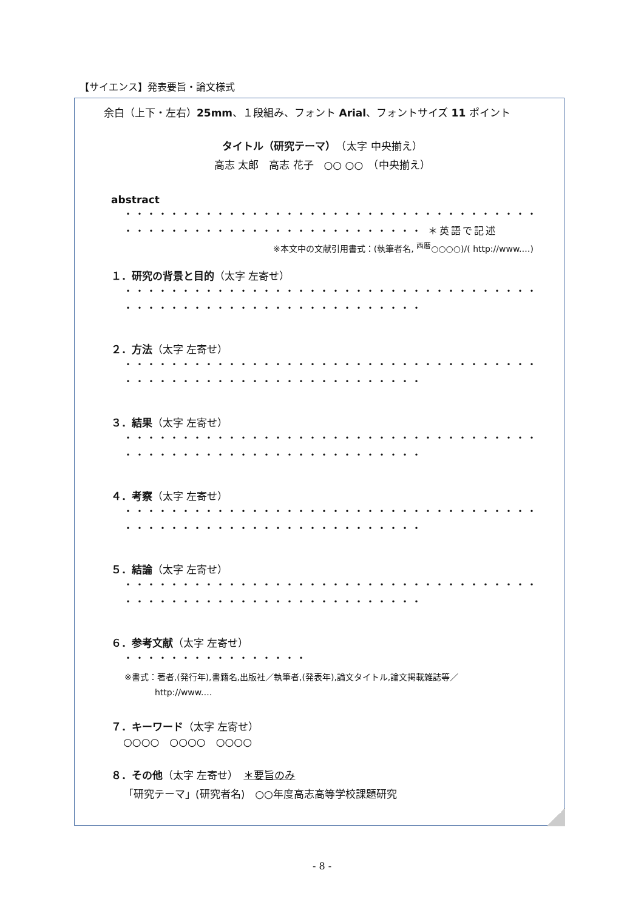【サイエンス】発表要旨・論文様式
余白（上下・左右）25mm、１段組み、フォント Arial、フォントサイズ 11 ポイント
タイトル（研究テーマ）　（太字 中央揃え）
高志 太郎　高志 花子　○○ ○○　（中央揃え）
abstract
・・・・・・・・・・・・・・・・・・・・・・・・・・・・・・・・・・・・
・・・・・・・・・・・・・・・・・・・・・・・・・・ ＊英語で記述
※本文中の文献引用書式：(執筆者名, <sup>西暦</sup>○○○○)/( http://www.…)
１．研究の背景と目的（太字 左寄せ）
・・・・・・・・・・・・・・・・・・・・・・・・・・・・・・・・・・・・
・・・・・・・・・・・・・・・・・・・・・・・・・・
２．方法（太字 左寄せ）
・・・・・・・・・・・・・・・・・・・・・・・・・・・・・・・・・・・・
・・・・・・・・・・・・・・・・・・・・・・・・・・
３．結果（太字 左寄せ）
・・・・・・・・・・・・・・・・・・・・・・・・・・・・・・・・・・・・
・・・・・・・・・・・・・・・・・・・・・・・・・・
４．考察（太字 左寄せ）
・・・・・・・・・・・・・・・・・・・・・・・・・・・・・・・・・・・・
・・・・・・・・・・・・・・・・・・・・・・・・・・
５．結論（太字 左寄せ）
・・・・・・・・・・・・・・・・・・・・・・・・・・・・・・・・・・・・
・・・・・・・・・・・・・・・・・・・・・・・・・・
６．参考文献（太字 左寄せ）
・・・・・・・・・・・・・・・・
※書式：著者,(発行年),書籍名,出版社／執筆者,(発表年),論文タイトル,論文掲載雑誌等／
http://www.…
７．キーワード（太字 左寄せ）
○○○○　○○○○　○○○○
８．その他（太字 左寄せ）　＊要旨のみ
「研究テーマ」(研究者名)　○○年度高志高等学校課題研究
- 8 -